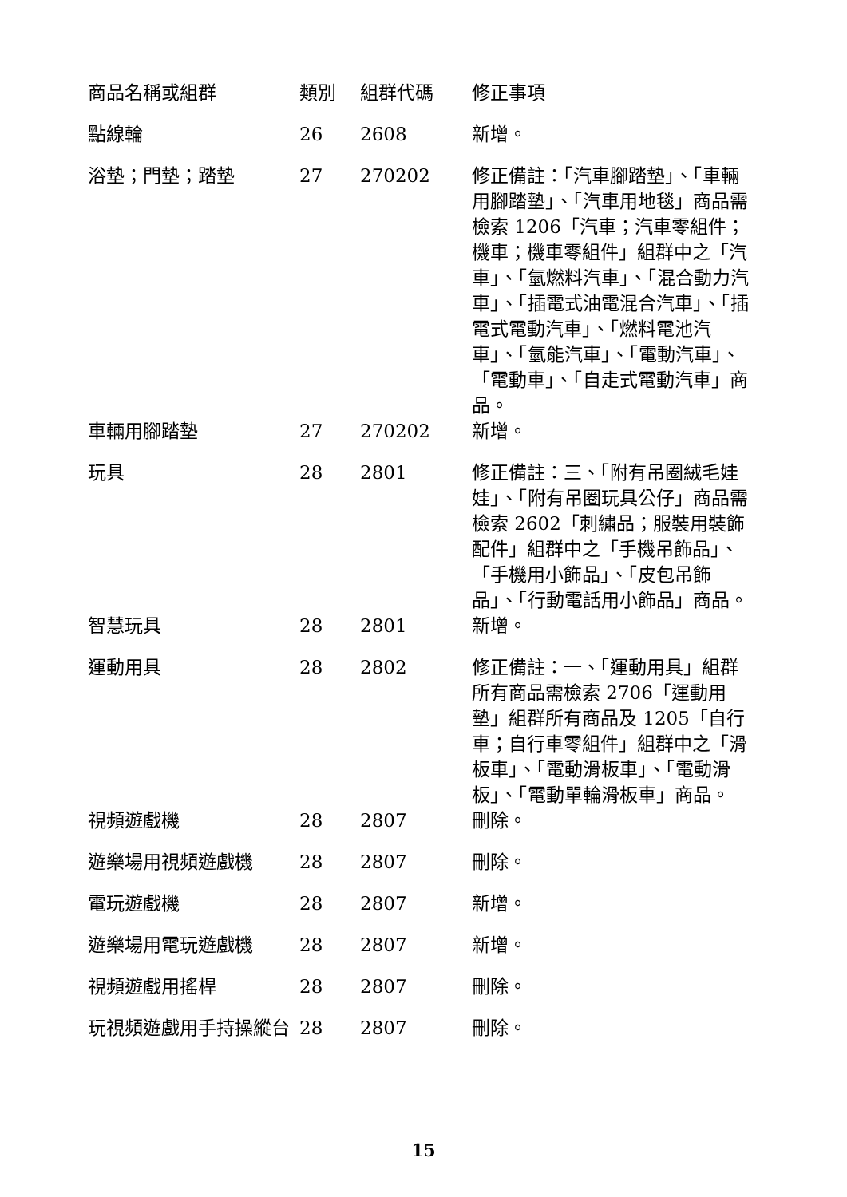| 商品名稱或組群 | 類別 | 組群代碼 | 修正事項 |
| --- | --- | --- | --- |
| 點線輪 | 26 | 2608 | 新增。 |
| 浴墊；門墊；踏墊 | 27 | 270202 | 修正備註：「汽車腳踏墊」、「車輛用腳踏墊」、「汽車用地毯」商品需檢索 1206「汽車；汽車零組件；機車；機車零組件」組群中之「汽車」、「氫燃料汽車」、「混合動力汽車」、「插電式油電混合汽車」、「插電式電動汽車」、「燃料電池汽車」、「氫能汽車」、「電動汽車」、「電動車」、「自走式電動汽車」商品。 |
| 車輛用腳踏墊 | 27 | 270202 | 新增。 |
| 玩具 | 28 | 2801 | 修正備註：三、「附有吊圈絨毛娃娃」、「附有吊圈玩具公仔」商品需檢索 2602「刺繡品；服裝用裝飾配件」組群中之「手機吊飾品」、「手機用小飾品」、「皮包吊飾品」、「行動電話用小飾品」商品。 |
| 智慧玩具 | 28 | 2801 | 新增。 |
| 運動用具 | 28 | 2802 | 修正備註：一、「運動用具」組群所有商品需檢索 2706「運動用墊」組群所有商品及 1205「自行車；自行車零組件」組群中之「滑板車」、「電動滑板車」、「電動滑板」、「電動單輪滑板車」商品。 |
| 視頻遊戲機 | 28 | 2807 | 刪除。 |
| 遊樂場用視頻遊戲機 | 28 | 2807 | 刪除。 |
| 電玩遊戲機 | 28 | 2807 | 新增。 |
| 遊樂場用電玩遊戲機 | 28 | 2807 | 新增。 |
| 視頻遊戲用搖桿 | 28 | 2807 | 刪除。 |
| 玩視頻遊戲用手持操縱台 | 28 | 2807 | 刪除。 |
15